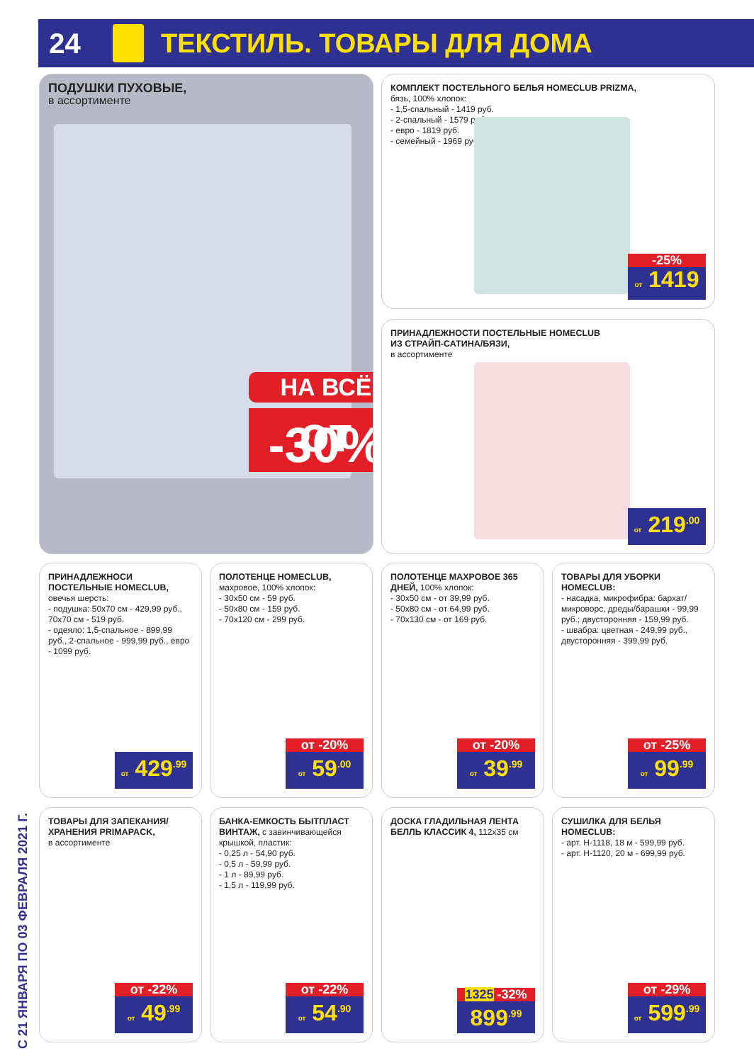24 ТЕКСТИЛЬ. ТОВАРЫ ДЛЯ ДОМА
ПОДУШКИ ПУХОВЫЕ,
в ассортименте
НА ВСЁ
от -30%
КОМПЛЕКТ ПОСТЕЛЬНОГО БЕЛЬЯ HOMECLUB PRIZMA,
бязь, 100% хлопок:
- 1,5-спальный - 1419 руб.
- 2-спальный - 1579 руб.
- евро - 1819 руб.
- семейный - 1969 руб.
-25%
от 1419
ПРИНАДЛЕЖНОСТИ ПОСТЕЛЬНЫЕ HOMECLUB
ИЗ СТРАЙП-САТИНА/БЯЗИ,
в ассортименте
от 219<sup>.00</sup>
ПРИНАДЛЕЖНОСИ ПОСТЕЛЬНЫЕ HOMECLUB,
овечья шерсть:
- подушка: 50х70 см - 429,99 руб., 70х70 см - 519 руб.
- одеяло: 1,5-спальное - 899,99 руб., 2-спальное - 999,99 руб., евро - 1099 руб.
от 429<sup>.99</sup>
ПОЛОТЕНЦЕ HOMECLUB,
махровое, 100% хлопок:
- 30х50 см - 59 руб.
- 50х80 см - 159 руб.
- 70х120 см - 299 руб.
от -20%
от 59<sup>.00</sup>
ПОЛОТЕНЦЕ МАХРОВОЕ 365 ДНЕЙ, 100% хлопок:
- 30х50 см - от 39,99 руб.
- 50х80 см - от 64,99 руб.
- 70х130 см - от 169 руб.
от -20%
от 39<sup>.99</sup>
ТОВАРЫ ДЛЯ УБОРКИ HOMECLUB:
- насадка, микрофибра: бархат/микроворс, дреды/барашки - 99,99 руб.; двусторонняя - 159,99 руб.
- швабра: цветная - 249,99 руб., двусторонняя - 399,99 руб.
от -25%
от 99<sup>.99</sup>
ТОВАРЫ ДЛЯ ЗАПЕКАНИЯ/ ХРАНЕНИЯ PRIMAPACK,
в ассортименте
от -22%
от 49<sup>.99</sup>
БАНКА-ЕМКОСТЬ БЫТПЛАСТ ВИНТАЖ, с завинчивающейся крышкой, пластик:
- 0,25 л - 54,90 руб.
- 0,5 л - 59,99 руб.
- 1 л - 89,99 руб.
- 1,5 л - 119,99 руб.
от -22%
от 54<sup>.90</sup>
ДОСКА ГЛАДИЛЬНАЯ ЛЕНТА БЕЛЛЬ КЛАССИК 4, 112х35 см
1325 -32%
899<sup>.99</sup>
СУШИЛКА ДЛЯ БЕЛЬЯ HOMECLUB:
- арт. Н-1118, 18 м - 599,99 руб.
- арт. Н-1120, 20 м - 699,99 руб.
от -29%
от 599<sup>.99</sup>
С 21 ЯНВАРЯ ПО 03 ФЕВРАЛЯ 2021 Г.